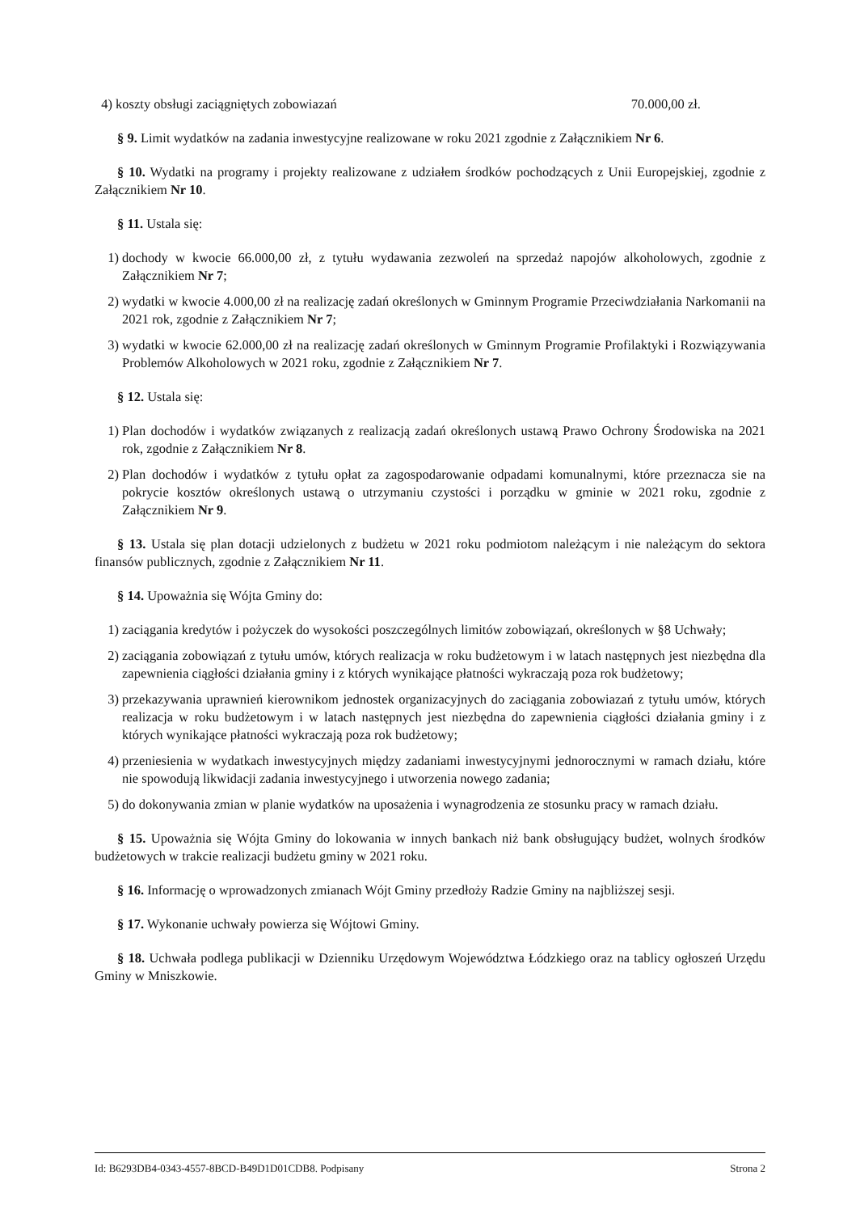4) koszty obsługi zaciągniętych zobowiazań 70.000,00 zł.
§ 9. Limit wydatków na zadania inwestycyjne realizowane w roku 2021 zgodnie z Załącznikiem Nr 6.
§ 10. Wydatki na programy i projekty realizowane z udziałem środków pochodzących z Unii Europejskiej, zgodnie z Załącznikiem Nr 10.
§ 11. Ustala się:
1) dochody w kwocie 66.000,00 zł, z tytułu wydawania zezwoleń na sprzedaż napojów alkoholowych, zgodnie z Załącznikiem Nr 7;
2) wydatki w kwocie 4.000,00 zł na realizację zadań określonych w Gminnym Programie Przeciwdziałania Narkomanii na 2021 rok, zgodnie z Załącznikiem Nr 7;
3) wydatki w kwocie 62.000,00 zł na realizację zadań określonych w Gminnym Programie Profilaktyki i Rozwiązywania Problemów Alkoholowych w 2021 roku, zgodnie z Załącznikiem Nr 7.
§ 12. Ustala się:
1) Plan dochodów i wydatków związanych z realizacją zadań określonych ustawą Prawo Ochrony Środowiska na 2021 rok, zgodnie z Załącznikiem Nr 8.
2) Plan dochodów i wydatków z tytułu opłat za zagospodarowanie odpadami komunalnymi, które przeznacza sie na pokrycie kosztów określonych ustawą o utrzymaniu czystości i porządku w gminie w 2021 roku, zgodnie z Załącznikiem Nr 9.
§ 13. Ustala się plan dotacji udzielonych z budżetu w 2021 roku podmiotom należącym i nie należącym do sektora finansów publicznych, zgodnie z Załącznikiem Nr 11.
§ 14. Upoważnia się Wójta Gminy do:
1) zaciągania kredytów i pożyczek do wysokości poszczególnych limitów zobowiązań, określonych w §8 Uchwały;
2) zaciągania zobowiązań z tytułu umów, których realizacja w roku budżetowym i w latach następnych jest niezbędna dla zapewnienia ciągłości działania gminy i z których wynikające płatności wykraczają poza rok budżetowy;
3) przekazywania uprawnień kierownikom jednostek organizacyjnych do zaciągania zobowiazań z tytułu umów, których realizacja w roku budżetowym i w latach następnych jest niezbędna do zapewnienia ciągłości działania gminy i z których wynikające płatności wykraczają poza rok budżetowy;
4) przeniesienia w wydatkach inwestycyjnych między zadaniami inwestycyjnymi jednorocznymi w ramach działu, które nie spowodują likwidacji zadania inwestycyjnego i utworzenia nowego zadania;
5) do dokonywania zmian w planie wydatków na uposażenia i wynagrodzenia ze stosunku pracy w ramach działu.
§ 15. Upoważnia się Wójta Gminy do lokowania w innych bankach niż bank obsługujący budżet, wolnych środków budżetowych w trakcie realizacji budżetu gminy w 2021 roku.
§ 16. Informację o wprowadzonych zmianach Wójt Gminy przedłoży Radzie Gminy na najbliższej sesji.
§ 17. Wykonanie uchwały powierza się Wójtowi Gminy.
§ 18. Uchwała podlega publikacji w Dzienniku Urzędowym Województwa Łódzkiego oraz na tablicy ogłoszeń Urzędu Gminy w Mniszkowie.
Id: B6293DB4-0343-4557-8BCD-B49D1D01CDB8. Podpisany Strona 2